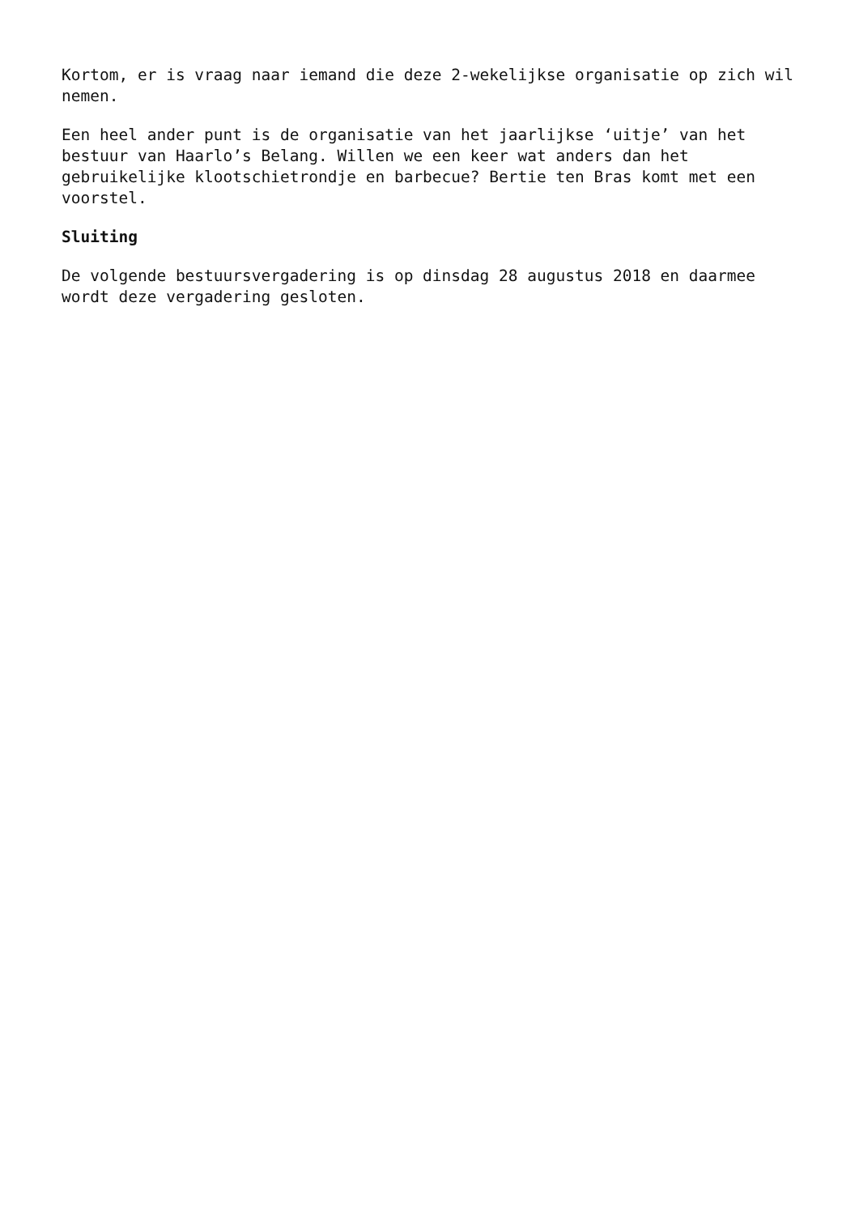Kortom, er is vraag naar iemand die deze 2-wekelijkse organisatie op zich wil nemen.
Een heel ander punt is de organisatie van het jaarlijkse ‘uitje’ van het bestuur van Haarlo’s Belang. Willen we een keer wat anders dan het gebruikelijke klootschietrondje en barbecue? Bertie ten Bras komt met een voorstel.
Sluiting
De volgende bestuursvergadering is op dinsdag 28 augustus 2018 en daarmee wordt deze vergadering gesloten.